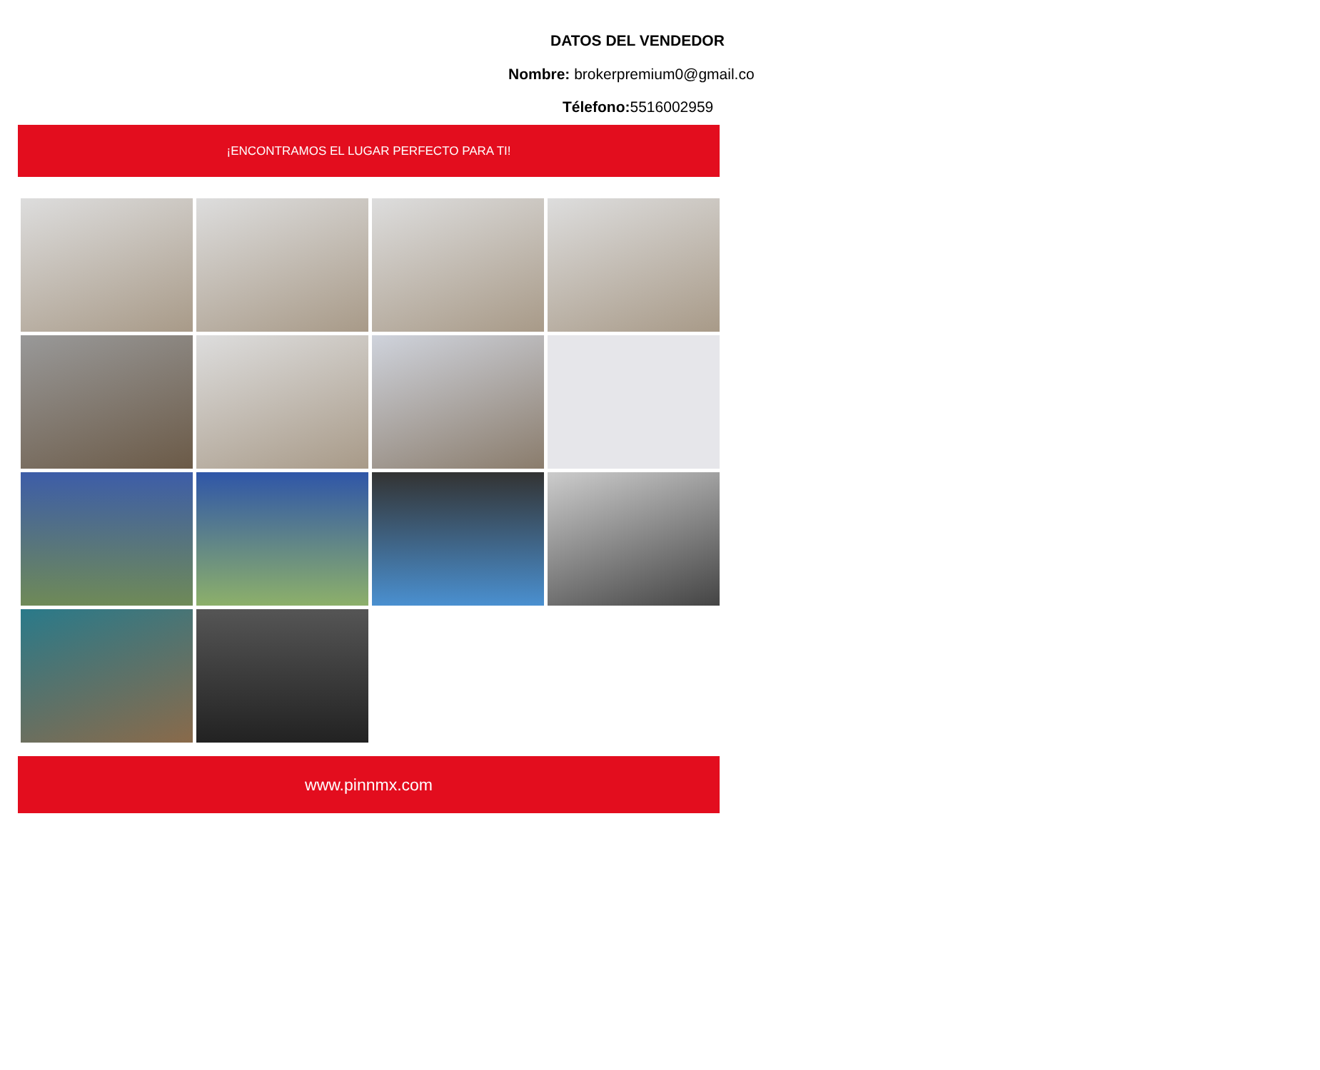DATOS DEL VENDEDOR
Nombre: brokerpremium0@gmail.co
Télefono: 5516002959
¡ENCONTRAMOS EL LUGAR PERFECTO PARA TI!
www.pinnmx.com